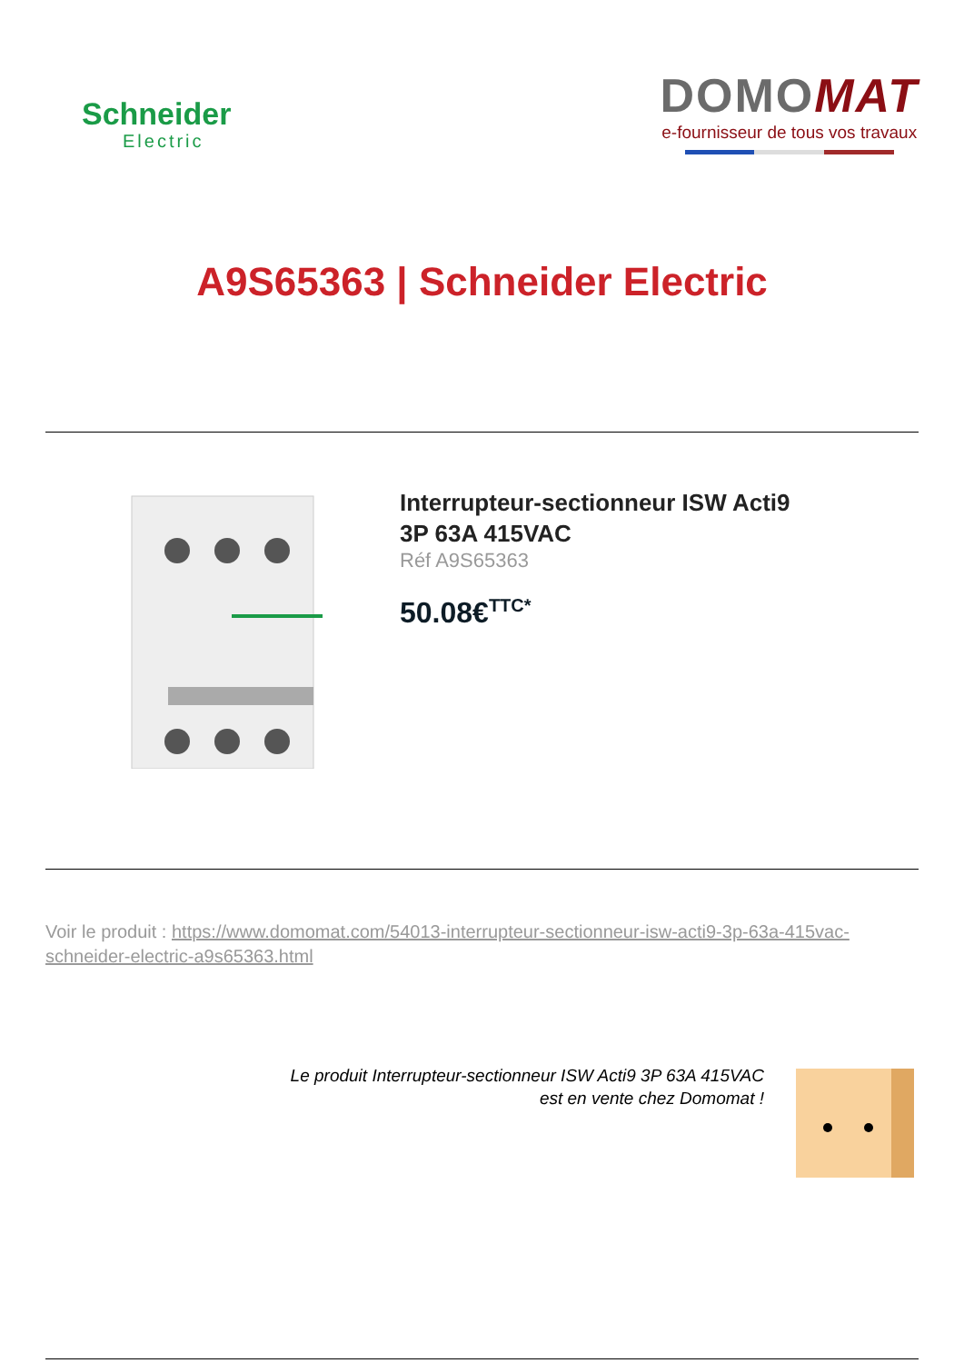Schneider
Electric
DOMOMAT
e-fournisseur de tous vos travaux
A9S65363 | Schneider Electric
Interrupteur-sectionneur ISW Acti9
3P 63A 415VAC
Réf A9S65363
50.08€<sup>TTC*</sup>
Voir le produit : https://www.domomat.com/54013-interrupteur-sectionneur-isw-acti9-3p-63a-415vac-schneider-electric-a9s65363.html
Le produit Interrupteur-sectionneur ISW Acti9 3P 63A 415VAC
est en vente chez Domomat !